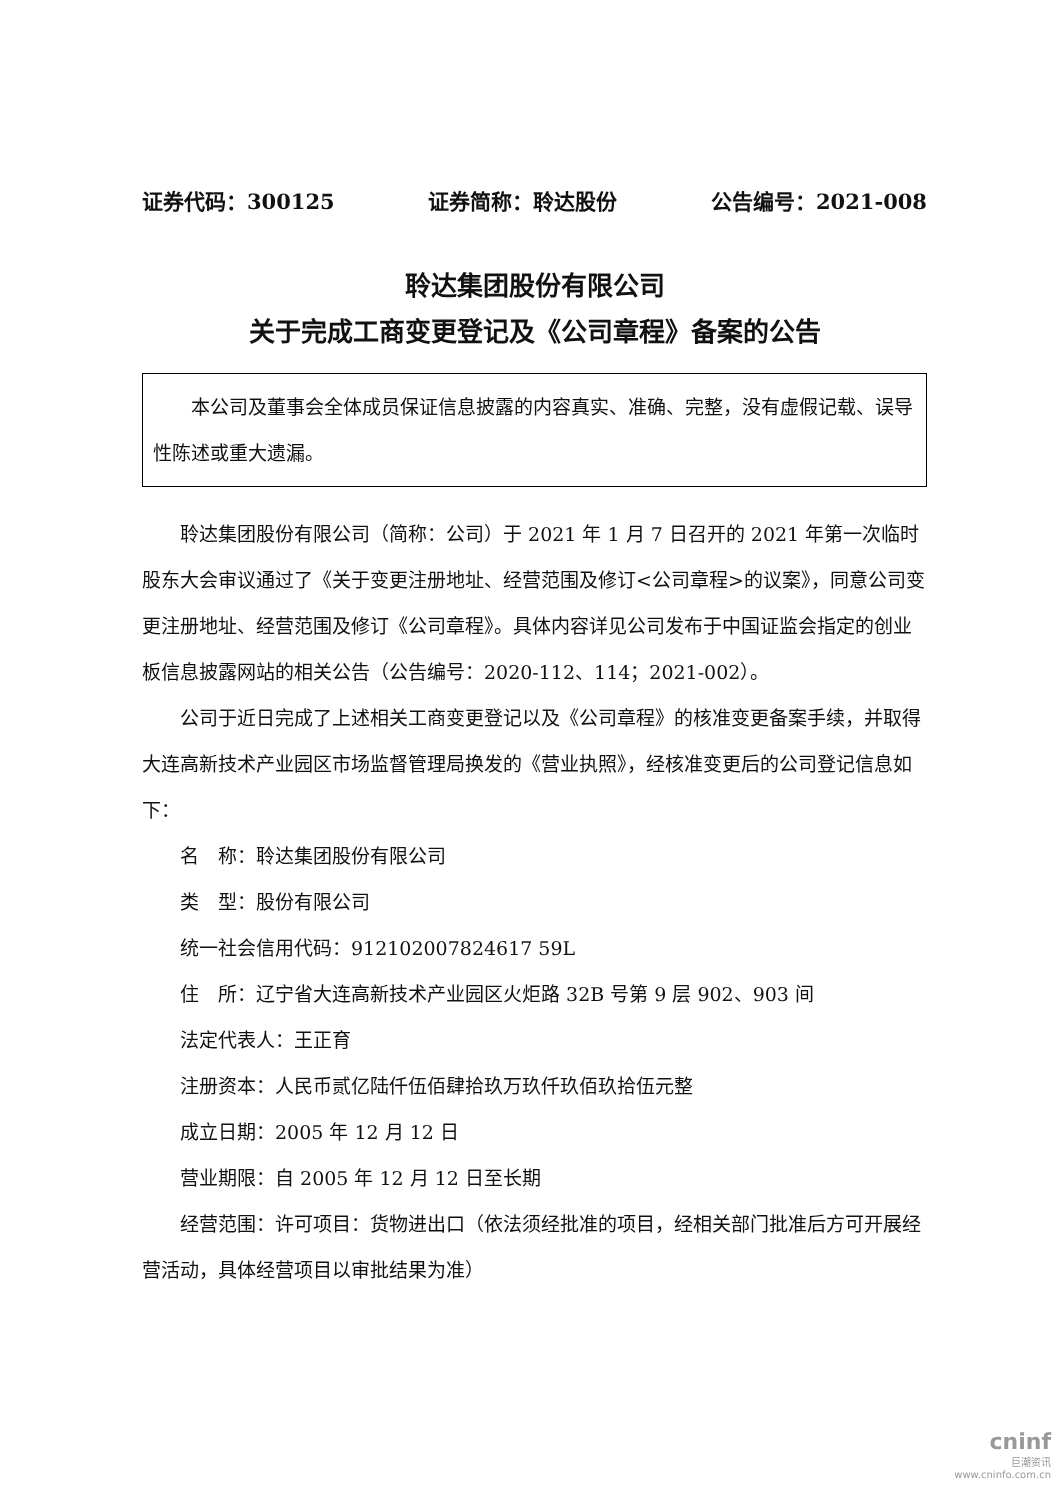证券代码：300125 证券简称：聆达股份 公告编号：2021-008
聆达集团股份有限公司
关于完成工商变更登记及《公司章程》备案的公告
本公司及董事会全体成员保证信息披露的内容真实、准确、完整，没有虚假记载、误导性陈述或重大遗漏。
聆达集团股份有限公司（简称：公司）于 2021 年 1 月 7 日召开的 2021 年第一次临时股东大会审议通过了《关于变更注册地址、经营范围及修订<公司章程>的议案》，同意公司变更注册地址、经营范围及修订《公司章程》。具体内容详见公司发布于中国证监会指定的创业板信息披露网站的相关公告（公告编号：2020-112、114；2021-002）。
公司于近日完成了上述相关工商变更登记以及《公司章程》的核准变更备案手续，并取得大连高新技术产业园区市场监督管理局换发的《营业执照》，经核准变更后的公司登记信息如下：
名　称：聆达集团股份有限公司
类　型：股份有限公司
统一社会信用代码：912102007824617 59L
住　所：辽宁省大连高新技术产业园区火炬路 32B 号第 9 层 902、903 间
法定代表人：王正育
注册资本：人民币贰亿陆仟伍佰肆拾玖万玖仟玖佰玖拾伍元整
成立日期：2005 年 12 月 12 日
营业期限：自 2005 年 12 月 12 日至长期
经营范围：许可项目：货物进出口（依法须经批准的项目，经相关部门批准后方可开展经营活动，具体经营项目以审批结果为准）
cninf
巨潮资讯
www.cninfo.com.cn